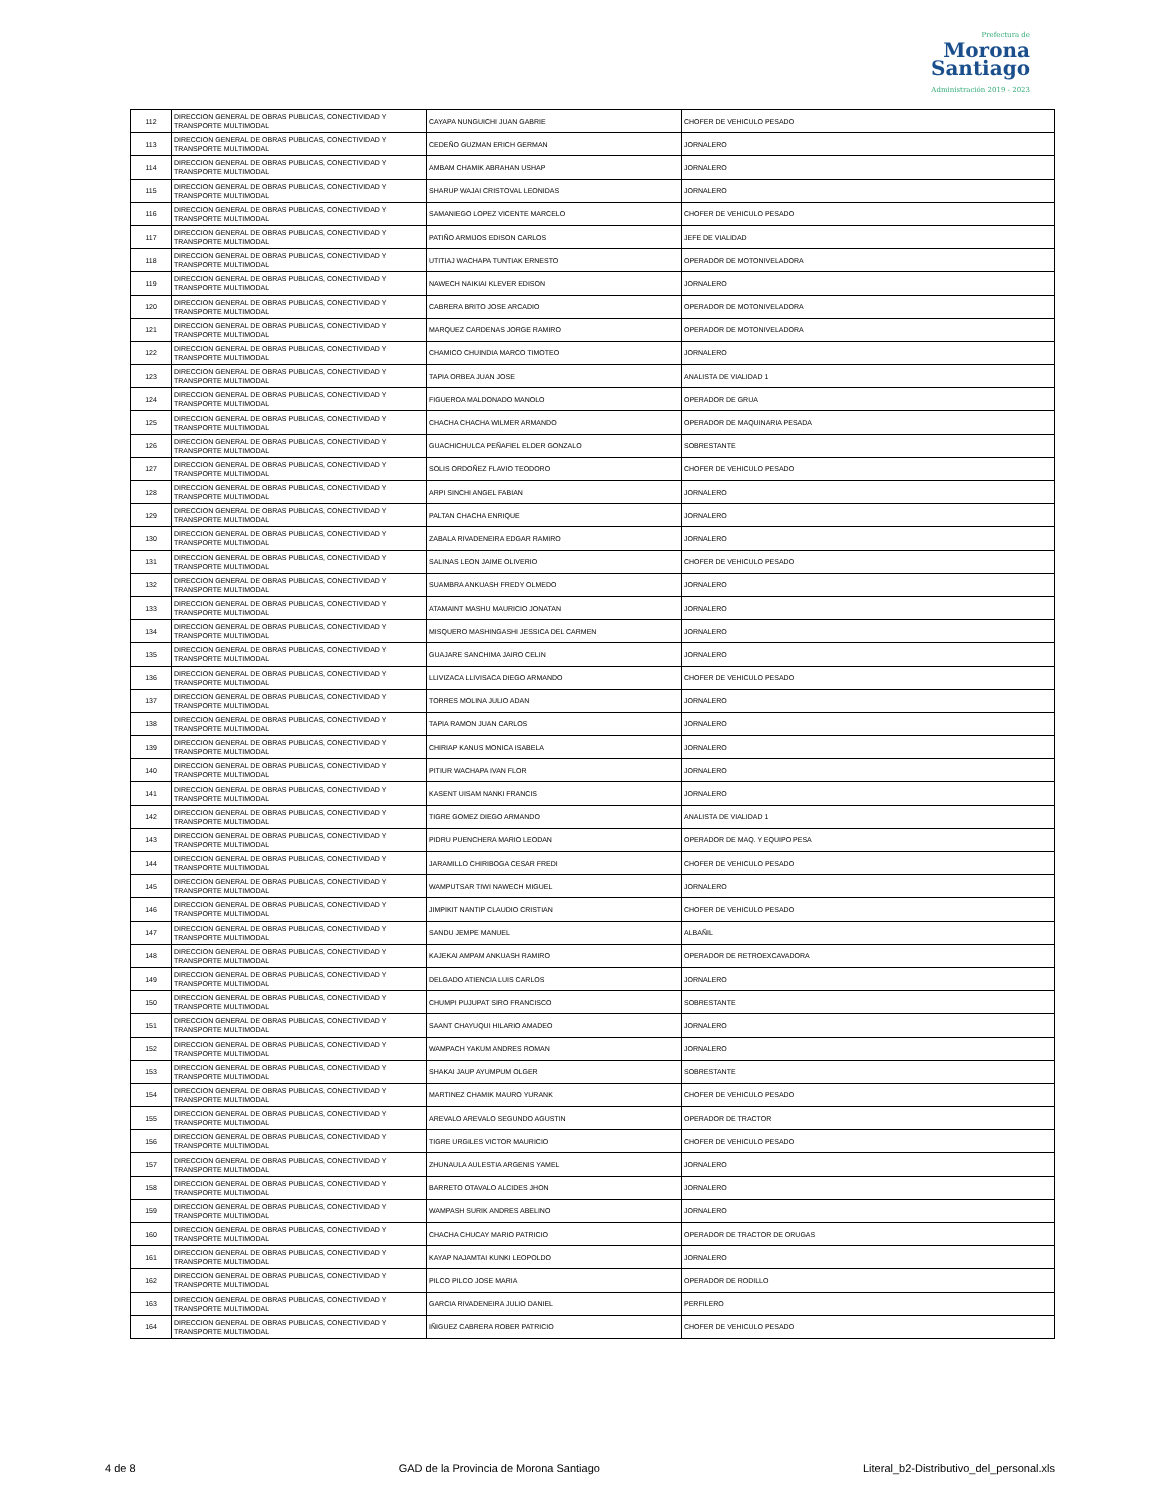Prefectura de
Morona
Santiago
Administración 2019 - 2023
| 112 | DIRECCION GENERAL DE OBRAS PUBLICAS, CONECTIVIDAD Y TRANSPORTE MULTIMODAL | CAYAPA NUNGUICHI JUAN GABRIE | CHOFER DE VEHICULO PESADO |
| 113 | DIRECCION GENERAL DE OBRAS PUBLICAS, CONECTIVIDAD Y TRANSPORTE MULTIMODAL | CEDEÑO GUZMAN ERICH GERMAN | JORNALERO |
| 114 | DIRECCION GENERAL DE OBRAS PUBLICAS, CONECTIVIDAD Y TRANSPORTE MULTIMODAL | AMBAM CHAMIK ABRAHAN USHAP | JORNALERO |
| 115 | DIRECCION GENERAL DE OBRAS PUBLICAS, CONECTIVIDAD Y TRANSPORTE MULTIMODAL | SHARUP WAJAI CRISTOVAL LEONIDAS | JORNALERO |
| 116 | DIRECCION GENERAL DE OBRAS PUBLICAS, CONECTIVIDAD Y TRANSPORTE MULTIMODAL | SAMANIEGO LOPEZ VICENTE MARCELO | CHOFER DE VEHICULO PESADO |
| 117 | DIRECCION GENERAL DE OBRAS PUBLICAS, CONECTIVIDAD Y TRANSPORTE MULTIMODAL | PATIÑO ARMIJOS EDISON CARLOS | JEFE DE VIALIDAD |
| 118 | DIRECCION GENERAL DE OBRAS PUBLICAS, CONECTIVIDAD Y TRANSPORTE MULTIMODAL | UTITIAJ WACHAPA TUNTIAK ERNESTO | OPERADOR DE MOTONIVELADORA |
| 119 | DIRECCION GENERAL DE OBRAS PUBLICAS, CONECTIVIDAD Y TRANSPORTE MULTIMODAL | NAWECH NAIKIAI KLEVER EDISON | JORNALERO |
| 120 | DIRECCION GENERAL DE OBRAS PUBLICAS, CONECTIVIDAD Y TRANSPORTE MULTIMODAL | CABRERA BRITO JOSE ARCADIO | OPERADOR DE MOTONIVELADORA |
| 121 | DIRECCION GENERAL DE OBRAS PUBLICAS, CONECTIVIDAD Y TRANSPORTE MULTIMODAL | MARQUEZ CARDENAS JORGE RAMIRO | OPERADOR DE MOTONIVELADORA |
| 122 | DIRECCION GENERAL DE OBRAS PUBLICAS, CONECTIVIDAD Y TRANSPORTE MULTIMODAL | CHAMICO CHUINDIA MARCO TIMOTEO | JORNALERO |
| 123 | DIRECCION GENERAL DE OBRAS PUBLICAS, CONECTIVIDAD Y TRANSPORTE MULTIMODAL | TAPIA ORBEA JUAN JOSE | ANALISTA DE VIALIDAD 1 |
| 124 | DIRECCION GENERAL DE OBRAS PUBLICAS, CONECTIVIDAD Y TRANSPORTE MULTIMODAL | FIGUEROA MALDONADO MANOLO | OPERADOR DE GRUA |
| 125 | DIRECCION GENERAL DE OBRAS PUBLICAS, CONECTIVIDAD Y TRANSPORTE MULTIMODAL | CHACHA CHACHA WILMER ARMANDO | OPERADOR DE MAQUINARIA PESADA |
| 126 | DIRECCION GENERAL DE OBRAS PUBLICAS, CONECTIVIDAD Y TRANSPORTE MULTIMODAL | GUACHICHULCA PEÑAFIEL ELDER GONZALO | SOBRESTANTE |
| 127 | DIRECCION GENERAL DE OBRAS PUBLICAS, CONECTIVIDAD Y TRANSPORTE MULTIMODAL | SOLIS ORDOÑEZ FLAVIO TEODORO | CHOFER DE VEHICULO PESADO |
| 128 | DIRECCION GENERAL DE OBRAS PUBLICAS, CONECTIVIDAD Y TRANSPORTE MULTIMODAL | ARPI SINCHI ANGEL FABIAN | JORNALERO |
| 129 | DIRECCION GENERAL DE OBRAS PUBLICAS, CONECTIVIDAD Y TRANSPORTE MULTIMODAL | PALTAN CHACHA ENRIQUE | JORNALERO |
| 130 | DIRECCION GENERAL DE OBRAS PUBLICAS, CONECTIVIDAD Y TRANSPORTE MULTIMODAL | ZABALA RIVADENEIRA EDGAR RAMIRO | JORNALERO |
| 131 | DIRECCION GENERAL DE OBRAS PUBLICAS, CONECTIVIDAD Y TRANSPORTE MULTIMODAL | SALINAS LEON JAIME OLIVERIO | CHOFER DE VEHICULO PESADO |
| 132 | DIRECCION GENERAL DE OBRAS PUBLICAS, CONECTIVIDAD Y TRANSPORTE MULTIMODAL | SUAMBRA ANKUASH FREDY OLMEDO | JORNALERO |
| 133 | DIRECCION GENERAL DE OBRAS PUBLICAS, CONECTIVIDAD Y TRANSPORTE MULTIMODAL | ATAMAINT MASHU MAURICIO JONATAN | JORNALERO |
| 134 | DIRECCION GENERAL DE OBRAS PUBLICAS, CONECTIVIDAD Y TRANSPORTE MULTIMODAL | MISQUERO MASHINGASHI JESSICA DEL CARMEN | JORNALERO |
| 135 | DIRECCION GENERAL DE OBRAS PUBLICAS, CONECTIVIDAD Y TRANSPORTE MULTIMODAL | GUAJARE SANCHIMA JAIRO CELIN | JORNALERO |
| 136 | DIRECCION GENERAL DE OBRAS PUBLICAS, CONECTIVIDAD Y TRANSPORTE MULTIMODAL | LLIVIZACA LLIVISACA DIEGO ARMANDO | CHOFER DE VEHICULO PESADO |
| 137 | DIRECCION GENERAL DE OBRAS PUBLICAS, CONECTIVIDAD Y TRANSPORTE MULTIMODAL | TORRES MOLINA JULIO ADAN | JORNALERO |
| 138 | DIRECCION GENERAL DE OBRAS PUBLICAS, CONECTIVIDAD Y TRANSPORTE MULTIMODAL | TAPIA RAMON JUAN CARLOS | JORNALERO |
| 139 | DIRECCION GENERAL DE OBRAS PUBLICAS, CONECTIVIDAD Y TRANSPORTE MULTIMODAL | CHIRIAP KANUS MONICA ISABELA | JORNALERO |
| 140 | DIRECCION GENERAL DE OBRAS PUBLICAS, CONECTIVIDAD Y TRANSPORTE MULTIMODAL | PITIUR WACHAPA IVAN FLOR | JORNALERO |
| 141 | DIRECCION GENERAL DE OBRAS PUBLICAS, CONECTIVIDAD Y TRANSPORTE MULTIMODAL | KASENT UISAM NANKI FRANCIS | JORNALERO |
| 142 | DIRECCION GENERAL DE OBRAS PUBLICAS, CONECTIVIDAD Y TRANSPORTE MULTIMODAL | TIGRE GOMEZ DIEGO ARMANDO | ANALISTA DE VIALIDAD 1 |
| 143 | DIRECCION GENERAL DE OBRAS PUBLICAS, CONECTIVIDAD Y TRANSPORTE MULTIMODAL | PIDRU PUENCHERA MARIO LEODAN | OPERADOR DE MAQ. Y EQUIPO PESA |
| 144 | DIRECCION GENERAL DE OBRAS PUBLICAS, CONECTIVIDAD Y TRANSPORTE MULTIMODAL | JARAMILLO CHIRIBOGA CESAR FREDI | CHOFER DE VEHICULO PESADO |
| 145 | DIRECCION GENERAL DE OBRAS PUBLICAS, CONECTIVIDAD Y TRANSPORTE MULTIMODAL | WAMPUTSAR TIWI NAWECH MIGUEL | JORNALERO |
| 146 | DIRECCION GENERAL DE OBRAS PUBLICAS, CONECTIVIDAD Y TRANSPORTE MULTIMODAL | JIMPIKIT NANTIP CLAUDIO CRISTIAN | CHOFER DE VEHICULO PESADO |
| 147 | DIRECCION GENERAL DE OBRAS PUBLICAS, CONECTIVIDAD Y TRANSPORTE MULTIMODAL | SANDU JEMPE MANUEL | ALBAÑIL |
| 148 | DIRECCION GENERAL DE OBRAS PUBLICAS, CONECTIVIDAD Y TRANSPORTE MULTIMODAL | KAJEKAI AMPAM ANKUASH RAMIRO | OPERADOR DE RETROEXCAVADORA |
| 149 | DIRECCION GENERAL DE OBRAS PUBLICAS, CONECTIVIDAD Y TRANSPORTE MULTIMODAL | DELGADO ATIENCIA LUIS CARLOS | JORNALERO |
| 150 | DIRECCION GENERAL DE OBRAS PUBLICAS, CONECTIVIDAD Y TRANSPORTE MULTIMODAL | CHUMPI PUJUPAT SIRO FRANCISCO | SOBRESTANTE |
| 151 | DIRECCION GENERAL DE OBRAS PUBLICAS, CONECTIVIDAD Y TRANSPORTE MULTIMODAL | SAANT CHAYUQUI HILARIO AMADEO | JORNALERO |
| 152 | DIRECCION GENERAL DE OBRAS PUBLICAS, CONECTIVIDAD Y TRANSPORTE MULTIMODAL | WAMPACH YAKUM ANDRES ROMAN | JORNALERO |
| 153 | DIRECCION GENERAL DE OBRAS PUBLICAS, CONECTIVIDAD Y TRANSPORTE MULTIMODAL | SHAKAI JAUP AYUMPUM OLGER | SOBRESTANTE |
| 154 | DIRECCION GENERAL DE OBRAS PUBLICAS, CONECTIVIDAD Y TRANSPORTE MULTIMODAL | MARTINEZ CHAMIK MAURO YURANK | CHOFER DE VEHICULO PESADO |
| 155 | DIRECCION GENERAL DE OBRAS PUBLICAS, CONECTIVIDAD Y TRANSPORTE MULTIMODAL | AREVALO AREVALO SEGUNDO AGUSTIN | OPERADOR DE TRACTOR |
| 156 | DIRECCION GENERAL DE OBRAS PUBLICAS, CONECTIVIDAD Y TRANSPORTE MULTIMODAL | TIGRE URGILES VICTOR MAURICIO | CHOFER DE VEHICULO PESADO |
| 157 | DIRECCION GENERAL DE OBRAS PUBLICAS, CONECTIVIDAD Y TRANSPORTE MULTIMODAL | ZHUNAULA AULESTIA ARGENIS YAMEL | JORNALERO |
| 158 | DIRECCION GENERAL DE OBRAS PUBLICAS, CONECTIVIDAD Y TRANSPORTE MULTIMODAL | BARRETO OTAVALO ALCIDES JHON | JORNALERO |
| 159 | DIRECCION GENERAL DE OBRAS PUBLICAS, CONECTIVIDAD Y TRANSPORTE MULTIMODAL | WAMPASH SURIK ANDRES ABELINO | JORNALERO |
| 160 | DIRECCION GENERAL DE OBRAS PUBLICAS, CONECTIVIDAD Y TRANSPORTE MULTIMODAL | CHACHA CHUCAY MARIO PATRICIO | OPERADOR DE TRACTOR DE ORUGAS |
| 161 | DIRECCION GENERAL DE OBRAS PUBLICAS, CONECTIVIDAD Y TRANSPORTE MULTIMODAL | KAYAP NAJAMTAI KUNKI LEOPOLDO | JORNALERO |
| 162 | DIRECCION GENERAL DE OBRAS PUBLICAS, CONECTIVIDAD Y TRANSPORTE MULTIMODAL | PILCO PILCO JOSE MARIA | OPERADOR DE RODILLO |
| 163 | DIRECCION GENERAL DE OBRAS PUBLICAS, CONECTIVIDAD Y TRANSPORTE MULTIMODAL | GARCIA RIVADENEIRA JULIO DANIEL | PERFILERO |
| 164 | DIRECCION GENERAL DE OBRAS PUBLICAS, CONECTIVIDAD Y TRANSPORTE MULTIMODAL | IÑIGUEZ CABRERA ROBER PATRICIO | CHOFER DE VEHICULO PESADO |
4 de 8 GAD de la Provincia de Morona Santiago Literal_b2-Distributivo_del_personal.xls